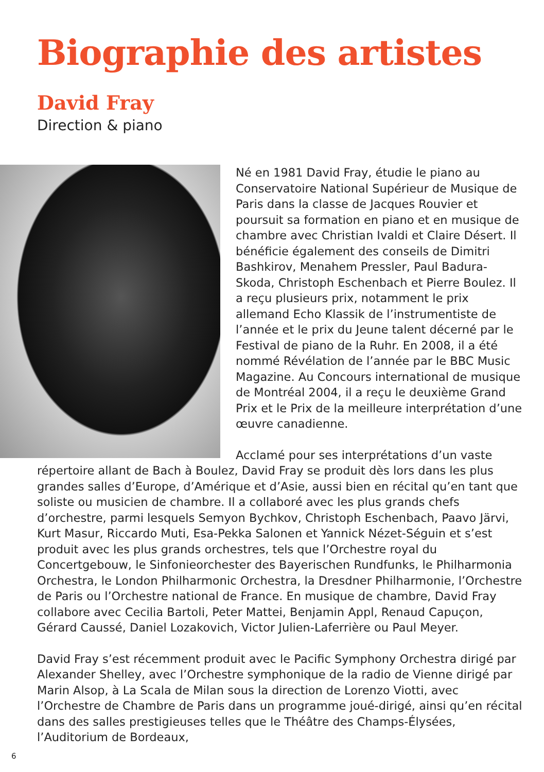Biographie des artistes
David Fray
Direction & piano
Né en 1981 David Fray, étudie le piano au Conservatoire National Supérieur de Musique de Paris dans la classe de Jacques Rouvier et poursuit sa formation en piano et en musique de chambre avec Christian Ivaldi et Claire Désert. Il bénéficie également des conseils de Dimitri Bashkirov, Menahem Pressler, Paul Badura-Skoda, Christoph Eschenbach et Pierre Boulez. Il a reçu plusieurs prix, notamment le prix allemand Echo Klassik de l’instrumentiste de l’année et le prix du Jeune talent décerné par le Festival de piano de la Ruhr. En 2008, il a été nommé Révélation de l’année par le BBC Music Magazine. Au Concours international de musique de Montréal 2004, il a reçu le deuxième Grand Prix et le Prix de la meilleure interprétation d’une œuvre canadienne.
Acclamé pour ses interprétations d’un vaste répertoire allant de Bach à Boulez, David Fray se produit dès lors dans les plus grandes salles d’Europe, d’Amérique et d’Asie, aussi bien en récital qu’en tant que soliste ou musicien de chambre. Il a collaboré avec les plus grands chefs d’orchestre, parmi lesquels Semyon Bychkov, Christoph Eschenbach, Paavo Järvi, Kurt Masur, Riccardo Muti, Esa-Pekka Salonen et Yannick Nézet-Séguin et s’est produit avec les plus grands orchestres, tels que l’Orchestre royal du Concertgebouw, le Sinfonieorchester des Bayerischen Rundfunks, le Philharmonia Orchestra, le London Philharmonic Orchestra, la Dresdner Philharmonie, l’Orchestre de Paris ou l’Orchestre national de France. En musique de chambre, David Fray collabore avec Cecilia Bartoli, Peter Mattei, Benjamin Appl, Renaud Capuçon, Gérard Caussé, Daniel Lozakovich, Victor Julien-Laferrière ou Paul Meyer.
David Fray s’est récemment produit avec le Pacific Symphony Orchestra dirigé par Alexander Shelley, avec l’Orchestre symphonique de la radio de Vienne dirigé par Marin Alsop, à La Scala de Milan sous la direction de Lorenzo Viotti, avec l’Orchestre de Chambre de Paris dans un programme joué-dirigé, ainsi qu’en récital dans des salles prestigieuses telles que le Théâtre des Champs-Élysées, l’Auditorium de Bordeaux,
6